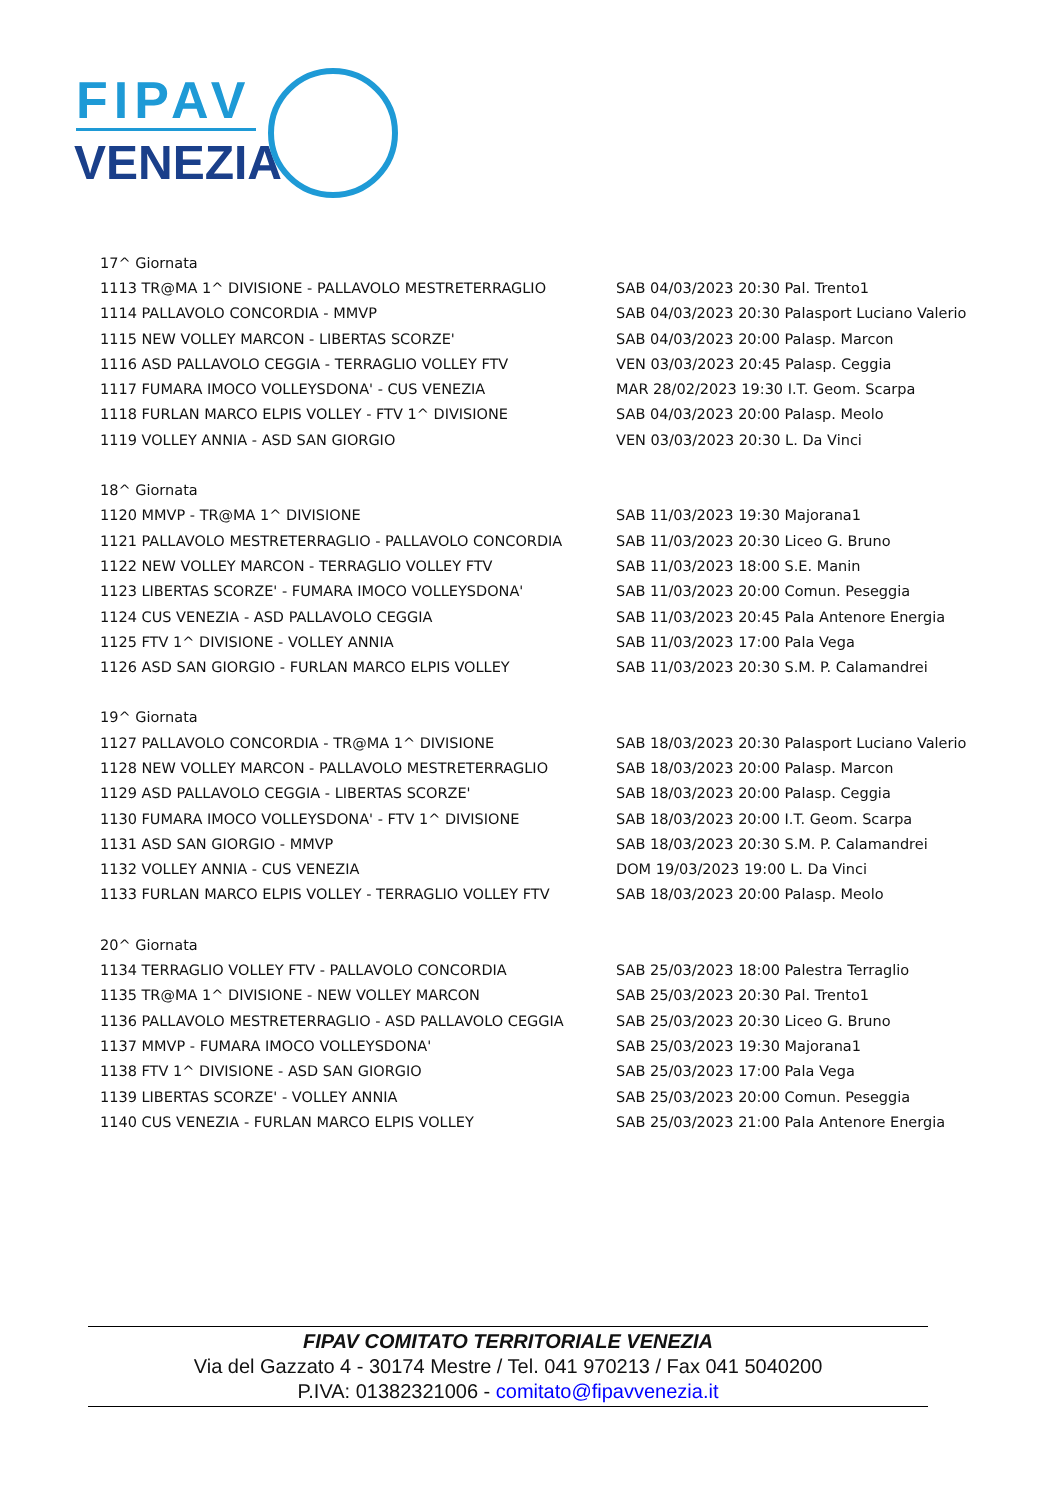FIPAV
VENEZIA
| 17^ Giornata | |
| 1113 TR@MA 1^ DIVISIONE - PALLAVOLO MESTRETERRAGLIO | SAB 04/03/2023 20:30 Pal. Trento1 |
| 1114 PALLAVOLO CONCORDIA - MMVP | SAB 04/03/2023 20:30 Palasport Luciano Valerio |
| 1115 NEW VOLLEY MARCON - LIBERTAS SCORZE' | SAB 04/03/2023 20:00 Palasp. Marcon |
| 1116 ASD PALLAVOLO CEGGIA - TERRAGLIO VOLLEY FTV | VEN 03/03/2023 20:45 Palasp. Ceggia |
| 1117 FUMARA IMOCO VOLLEYSDONA' - CUS VENEZIA | MAR 28/02/2023 19:30 I.T. Geom. Scarpa |
| 1118 FURLAN MARCO ELPIS VOLLEY - FTV 1^ DIVISIONE | SAB 04/03/2023 20:00 Palasp. Meolo |
| 1119 VOLLEY ANNIA - ASD SAN GIORGIO | VEN 03/03/2023 20:30 L. Da Vinci |
| 18^ Giornata | |
| 1120 MMVP - TR@MA 1^ DIVISIONE | SAB 11/03/2023 19:30 Majorana1 |
| 1121 PALLAVOLO MESTRETERRAGLIO - PALLAVOLO CONCORDIA | SAB 11/03/2023 20:30 Liceo G. Bruno |
| 1122 NEW VOLLEY MARCON - TERRAGLIO VOLLEY FTV | SAB 11/03/2023 18:00 S.E. Manin |
| 1123 LIBERTAS SCORZE' - FUMARA IMOCO VOLLEYSDONA' | SAB 11/03/2023 20:00 Comun. Peseggia |
| 1124 CUS VENEZIA - ASD PALLAVOLO CEGGIA | SAB 11/03/2023 20:45 Pala Antenore Energia |
| 1125 FTV 1^ DIVISIONE - VOLLEY ANNIA | SAB 11/03/2023 17:00 Pala Vega |
| 1126 ASD SAN GIORGIO - FURLAN MARCO ELPIS VOLLEY | SAB 11/03/2023 20:30 S.M. P. Calamandrei |
| 19^ Giornata | |
| 1127 PALLAVOLO CONCORDIA - TR@MA 1^ DIVISIONE | SAB 18/03/2023 20:30 Palasport Luciano Valerio |
| 1128 NEW VOLLEY MARCON - PALLAVOLO MESTRETERRAGLIO | SAB 18/03/2023 20:00 Palasp. Marcon |
| 1129 ASD PALLAVOLO CEGGIA - LIBERTAS SCORZE' | SAB 18/03/2023 20:00 Palasp. Ceggia |
| 1130 FUMARA IMOCO VOLLEYSDONA' - FTV 1^ DIVISIONE | SAB 18/03/2023 20:00 I.T. Geom. Scarpa |
| 1131 ASD SAN GIORGIO - MMVP | SAB 18/03/2023 20:30 S.M. P. Calamandrei |
| 1132 VOLLEY ANNIA - CUS VENEZIA | DOM 19/03/2023 19:00 L. Da Vinci |
| 1133 FURLAN MARCO ELPIS VOLLEY - TERRAGLIO VOLLEY FTV | SAB 18/03/2023 20:00 Palasp. Meolo |
| 20^ Giornata | |
| 1134 TERRAGLIO VOLLEY FTV - PALLAVOLO CONCORDIA | SAB 25/03/2023 18:00 Palestra Terraglio |
| 1135 TR@MA 1^ DIVISIONE - NEW VOLLEY MARCON | SAB 25/03/2023 20:30 Pal. Trento1 |
| 1136 PALLAVOLO MESTRETERRAGLIO - ASD PALLAVOLO CEGGIA | SAB 25/03/2023 20:30 Liceo G. Bruno |
| 1137 MMVP - FUMARA IMOCO VOLLEYSDONA' | SAB 25/03/2023 19:30 Majorana1 |
| 1138 FTV 1^ DIVISIONE - ASD SAN GIORGIO | SAB 25/03/2023 17:00 Pala Vega |
| 1139 LIBERTAS SCORZE' - VOLLEY ANNIA | SAB 25/03/2023 20:00 Comun. Peseggia |
| 1140 CUS VENEZIA - FURLAN MARCO ELPIS VOLLEY | SAB 25/03/2023 21:00 Pala Antenore Energia |
FIPAV COMITATO TERRITORIALE VENEZIA
Via del Gazzato 4 - 30174 Mestre / Tel. 041 970213 / Fax 041 5040200
P.IVA: 01382321006 - comitato@fipavvenezia.it